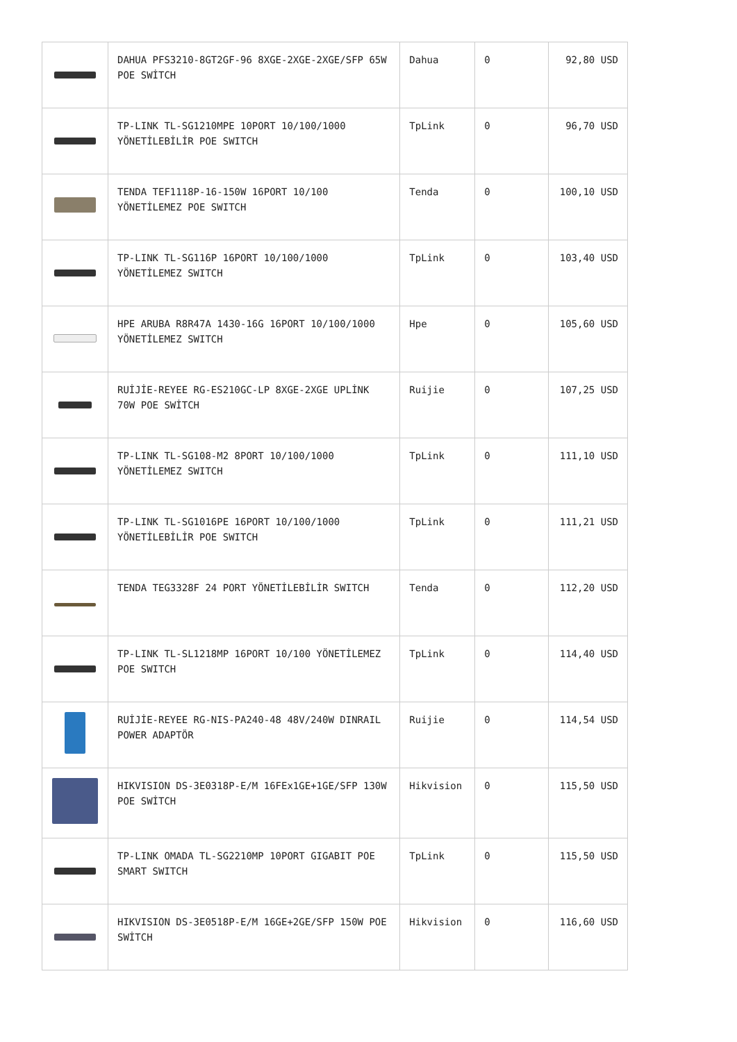| | DAHUA PFS3210-8GT2GF-96 8XGE-2XGE-2XGE/SFP 65W POE SWİTCH | Dahua | 0 | 92,80 USD |
| | TP-LINK TL-SG1210MPE 10PORT 10/100/1000 YÖNETİLEBİLİR POE SWITCH | TpLink | 0 | 96,70 USD |
| | TENDA TEF1118P-16-150W 16PORT 10/100 YÖNETİLEMEZ POE SWITCH | Tenda | 0 | 100,10 USD |
| | TP-LINK TL-SG116P 16PORT 10/100/1000 YÖNETİLEMEZ SWITCH | TpLink | 0 | 103,40 USD |
| | HPE ARUBA R8R47A 1430-16G 16PORT 10/100/1000 YÖNETİLEMEZ SWITCH | Hpe | 0 | 105,60 USD |
| | RUİJİE-REYEE RG-ES210GC-LP 8XGE-2XGE UPLİNK 70W POE SWİTCH | Ruijie | 0 | 107,25 USD |
| | TP-LINK TL-SG108-M2 8PORT 10/100/1000 YÖNETİLEMEZ SWITCH | TpLink | 0 | 111,10 USD |
| | TP-LINK TL-SG1016PE 16PORT 10/100/1000 YÖNETİLEBİLİR POE SWITCH | TpLink | 0 | 111,21 USD |
| | TENDA TEG3328F 24 PORT YÖNETİLEBİLİR SWITCH | Tenda | 0 | 112,20 USD |
| | TP-LINK TL-SL1218MP 16PORT 10/100 YÖNETİLEMEZ POE SWITCH | TpLink | 0 | 114,40 USD |
| | RUİJİE-REYEE RG-NIS-PA240-48 48V/240W DINRAIL POWER ADAPTÖR | Ruijie | 0 | 114,54 USD |
| | HIKVISION DS-3E0318P-E/M 16FEx1GE+1GE/SFP 130W POE SWİTCH | Hikvision | 0 | 115,50 USD |
| | TP-LINK OMADA TL-SG2210MP 10PORT GIGABIT POE SMART SWITCH | TpLink | 0 | 115,50 USD |
| | HIKVISION DS-3E0518P-E/M 16GE+2GE/SFP 150W POE SWİTCH | Hikvision | 0 | 116,60 USD |